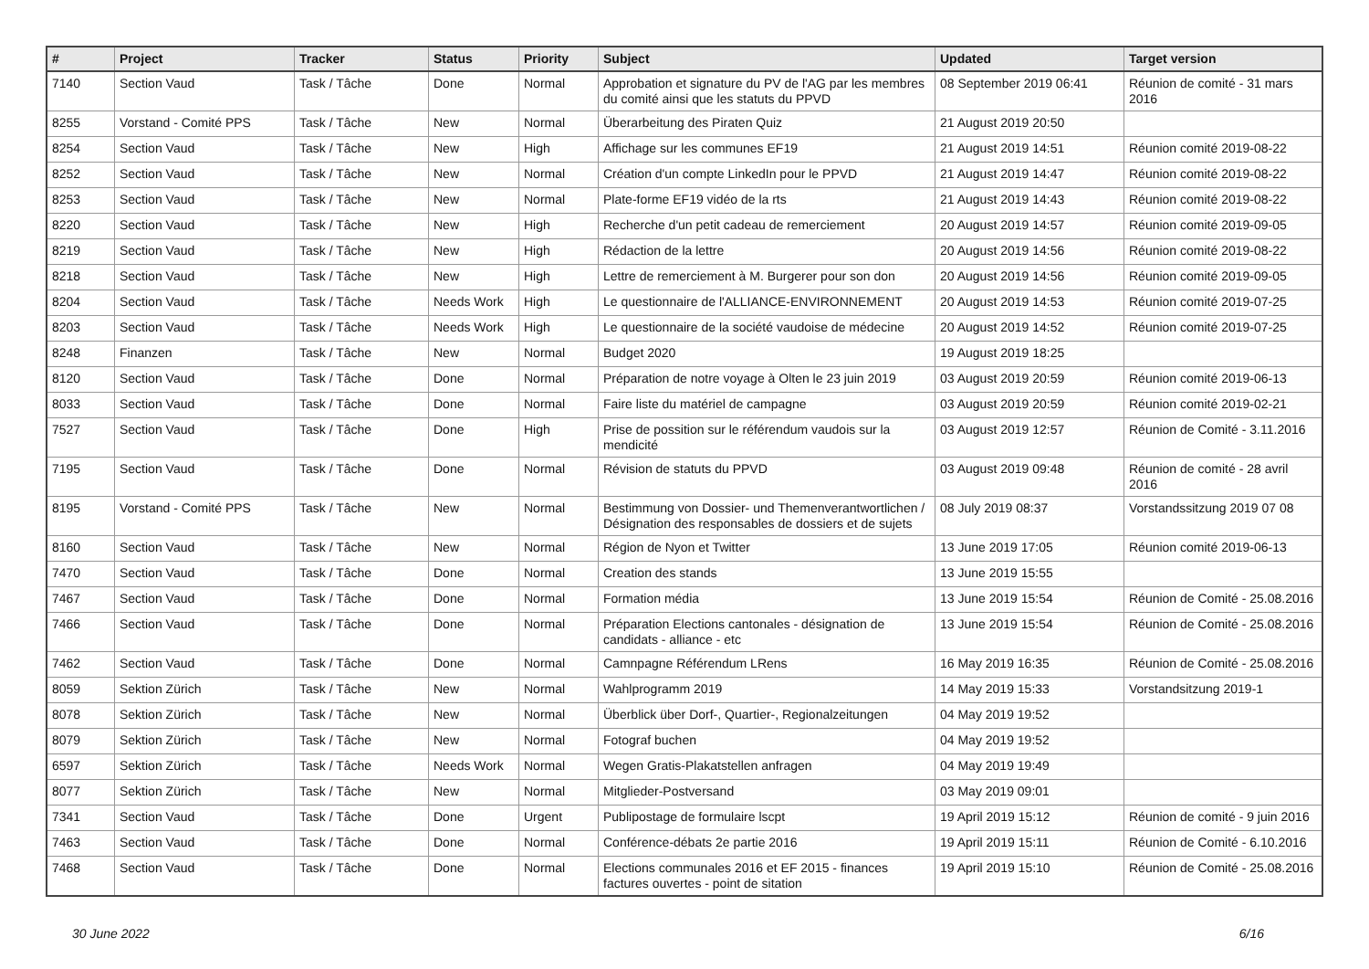| # | Project | Tracker | Status | Priority | Subject | Updated | Target version |
| --- | --- | --- | --- | --- | --- | --- | --- |
| 7140 | Section Vaud | Task / Tâche | Done | Normal | Approbation et signature du PV de l'AG par les membres du comité ainsi que les statuts du PPVD | 08 September 2019 06:41 | Réunion de comité - 31 mars 2016 |
| 8255 | Vorstand - Comité PPS | Task / Tâche | New | Normal | Überarbeitung des Piraten Quiz | 21 August 2019 20:50 | |
| 8254 | Section Vaud | Task / Tâche | New | High | Affichage sur les communes EF19 | 21 August 2019 14:51 | Réunion comité 2019-08-22 |
| 8252 | Section Vaud | Task / Tâche | New | Normal | Création d'un compte LinkedIn pour le PPVD | 21 August 2019 14:47 | Réunion comité 2019-08-22 |
| 8253 | Section Vaud | Task / Tâche | New | Normal | Plate-forme EF19 vidéo de la rts | 21 August 2019 14:43 | Réunion comité 2019-08-22 |
| 8220 | Section Vaud | Task / Tâche | New | High | Recherche d'un petit cadeau de remerciement | 20 August 2019 14:57 | Réunion comité 2019-09-05 |
| 8219 | Section Vaud | Task / Tâche | New | High | Rédaction de la lettre | 20 August 2019 14:56 | Réunion comité 2019-08-22 |
| 8218 | Section Vaud | Task / Tâche | New | High | Lettre de remerciement à M. Burgerer pour son don | 20 August 2019 14:56 | Réunion comité 2019-09-05 |
| 8204 | Section Vaud | Task / Tâche | Needs Work | High | Le questionnaire de l'ALLIANCE-ENVIRONNEMENT | 20 August 2019 14:53 | Réunion comité 2019-07-25 |
| 8203 | Section Vaud | Task / Tâche | Needs Work | High | Le questionnaire de la société vaudoise de médecine | 20 August 2019 14:52 | Réunion comité 2019-07-25 |
| 8248 | Finanzen | Task / Tâche | New | Normal | Budget 2020 | 19 August 2019 18:25 | |
| 8120 | Section Vaud | Task / Tâche | Done | Normal | Préparation de notre voyage à Olten le 23 juin 2019 | 03 August 2019 20:59 | Réunion comité 2019-06-13 |
| 8033 | Section Vaud | Task / Tâche | Done | Normal | Faire liste du matériel de campagne | 03 August 2019 20:59 | Réunion comité 2019-02-21 |
| 7527 | Section Vaud | Task / Tâche | Done | High | Prise de possition sur le référendum vaudois sur la mendicité | 03 August 2019 12:57 | Réunion de Comité - 3.11.2016 |
| 7195 | Section Vaud | Task / Tâche | Done | Normal | Révision de statuts du PPVD | 03 August 2019 09:48 | Réunion de comité - 28 avril 2016 |
| 8195 | Vorstand - Comité PPS | Task / Tâche | New | Normal | Bestimmung von Dossier- und Themenverantwortlichen / Désignation des responsables de dossiers et de sujets | 08 July 2019 08:37 | Vorstandssitzung 2019 07 08 |
| 8160 | Section Vaud | Task / Tâche | New | Normal | Région de Nyon et Twitter | 13 June 2019 17:05 | Réunion comité 2019-06-13 |
| 7470 | Section Vaud | Task / Tâche | Done | Normal | Creation des stands | 13 June 2019 15:55 | |
| 7467 | Section Vaud | Task / Tâche | Done | Normal | Formation média | 13 June 2019 15:54 | Réunion de Comité - 25.08.2016 |
| 7466 | Section Vaud | Task / Tâche | Done | Normal | Préparation Elections cantonales - désignation de candidats - alliance - etc | 13 June 2019 15:54 | Réunion de Comité - 25.08.2016 |
| 7462 | Section Vaud | Task / Tâche | Done | Normal | Camnpagne Référendum LRens | 16 May 2019 16:35 | Réunion de Comité - 25.08.2016 |
| 8059 | Sektion Zürich | Task / Tâche | New | Normal | Wahlprogramm 2019 | 14 May 2019 15:33 | Vorstandsitzung 2019-1 |
| 8078 | Sektion Zürich | Task / Tâche | New | Normal | Überblick über Dorf-, Quartier-, Regionalzeitungen | 04 May 2019 19:52 | |
| 8079 | Sektion Zürich | Task / Tâche | New | Normal | Fotograf buchen | 04 May 2019 19:52 | |
| 6597 | Sektion Zürich | Task / Tâche | Needs Work | Normal | Wegen Gratis-Plakatstellen anfragen | 04 May 2019 19:49 | |
| 8077 | Sektion Zürich | Task / Tâche | New | Normal | Mitglieder-Postversand | 03 May 2019 09:01 | |
| 7341 | Section Vaud | Task / Tâche | Done | Urgent | Publipostage de formulaire lscpt | 19 April 2019 15:12 | Réunion de comité - 9 juin 2016 |
| 7463 | Section Vaud | Task / Tâche | Done | Normal | Conférence-débats 2e partie 2016 | 19 April 2019 15:11 | Réunion de Comité - 6.10.2016 |
| 7468 | Section Vaud | Task / Tâche | Done | Normal | Elections communales 2016 et EF 2015 - finances factures ouvertes - point de sitation | 19 April 2019 15:10 | Réunion de Comité - 25.08.2016 |
30 June 2022 6/16